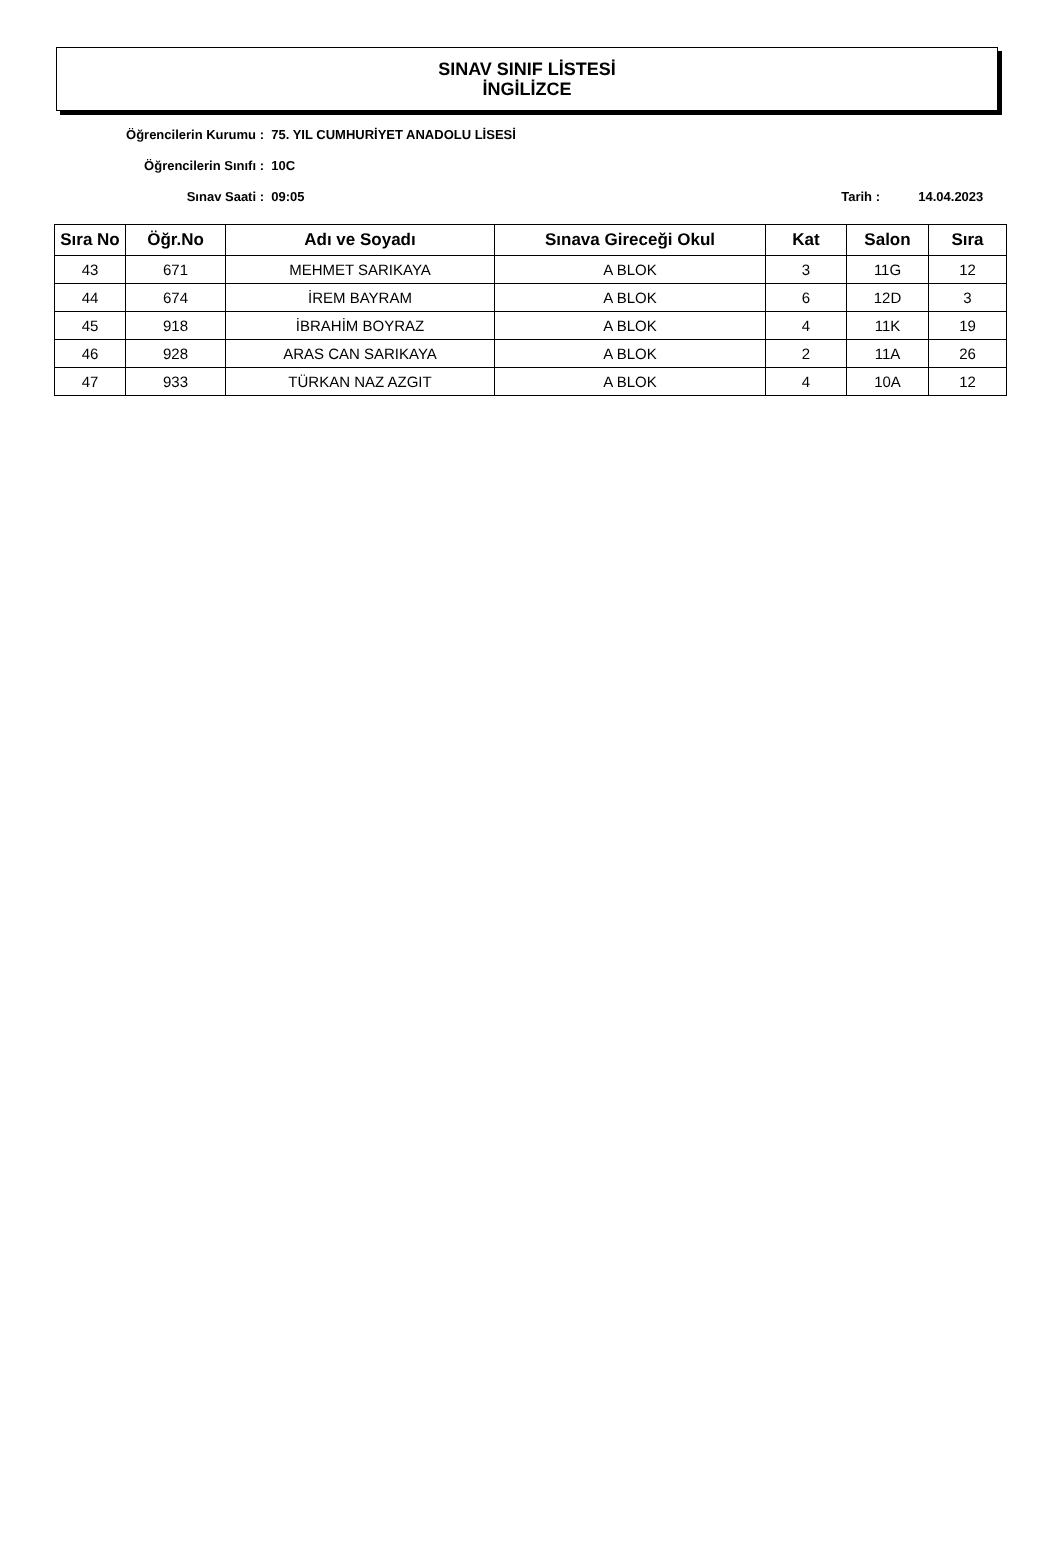SINAV SINIF LİSTESİ
İNGİLİZCE
Öğrencilerin Kurumu : 75. YIL CUMHURİYET ANADOLU LİSESİ
Öğrencilerin Sınıfı : 10C
Sınav Saati : 09:05 Tarih : 14.04.2023
| Sıra No | Öğr.No | Adı ve Soyadı | Sınava Gireceği Okul | Kat | Salon | Sıra |
| --- | --- | --- | --- | --- | --- | --- |
| 43 | 671 | MEHMET SARIKAYA | A BLOK | 3 | 11G | 12 |
| 44 | 674 | İREM BAYRAM | A BLOK | 6 | 12D | 3 |
| 45 | 918 | İBRAHİM BOYRAZ | A BLOK | 4 | 11K | 19 |
| 46 | 928 | ARAS CAN SARIKAYA | A BLOK | 2 | 11A | 26 |
| 47 | 933 | TÜRKAN NAZ AZGIT | A BLOK | 4 | 10A | 12 |